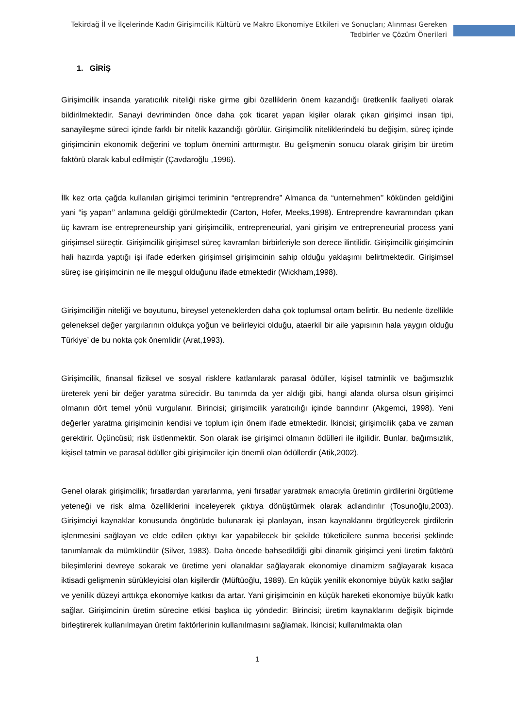Tekirdağ İl ve İlçelerinde Kadın Girişimcilik Kültürü ve Makro Ekonomiye Etkileri ve Sonuçları; Alınması Gereken Tedbirler ve Çözüm Önerileri
1. GİRİŞ
Girişimcilik insanda yaratıcılık niteliği riske girme gibi özelliklerin önem kazandığı üretkenlik faaliyeti olarak bildirilmektedir. Sanayi devriminden önce daha çok ticaret yapan kişiler olarak çıkan girişimci insan tipi, sanayileşme süreci içinde farklı bir nitelik kazandığı görülür. Girişimcilik niteliklerindeki bu değişim, süreç içinde girişimcinin ekonomik değerini ve toplum önemini arttırmıştır. Bu gelişmenin sonucu olarak girişim bir üretim faktörü olarak kabul edilmiştir (Çavdaroğlu ,1996).
İlk kez orta çağda kullanılan girişimci teriminin “entreprendre” Almanca da “unternehmen’’ kökünden geldiğini yani “iş yapan’’ anlamına geldiği görülmektedir (Carton, Hofer, Meeks,1998). Entreprendre kavramından çıkan üç kavram ise entrepreneurship yani girişimcilik, entrepreneurial, yani girişim ve entrepreneurial process yani girişimsel süreçtir. Girişimcilik girişimsel süreç kavramları birbirleriyle son derece ilintilidir. Girişimcilik girişimcinin hali hazırda yaptığı işi ifade ederken girişimsel girişimcinin sahip olduğu yaklaşımı belirtmektedir. Girişimsel süreç ise girişimcinin ne ile meşgul olduğunu ifade etmektedir (Wickham,1998).
Girişimciliğin niteliği ve boyutunu, bireysel yeteneklerden daha çok toplumsal ortam belirtir. Bu nedenle özellikle geleneksel değer yargılarının oldukça yoğun ve belirleyici olduğu, ataerkil bir aile yapısının hala yaygın olduğu Türkiye’ de bu nokta çok önemlidir (Arat,1993).
Girişimcilik, finansal fiziksel ve sosyal risklere katlanılarak parasal ödüller, kişisel tatminlik ve bağımsızlık üreterek yeni bir değer yaratma sürecidir. Bu tanımda da yer aldığı gibi, hangi alanda olursa olsun girişimci olmanın dört temel yönü vurgulanır. Birincisi; girişimcilik yaratıcılığı içinde barındırır (Akgemci, 1998). Yeni değerler yaratma girişimcinin kendisi ve toplum için önem ifade etmektedir. İkincisi; girişimcilik çaba ve zaman gerektirir. Üçüncüsü; risk üstlenmektir. Son olarak ise girişimci olmanın ödülleri ile ilgilidir. Bunlar, bağımsızlık, kişisel tatmin ve parasal ödüller gibi girişimciler için önemli olan ödüllerdir (Atik,2002).
Genel olarak girişimcilik; fırsatlardan yararlanma, yeni fırsatlar yaratmak amacıyla üretimin girdilerini örgütleme yeteneği ve risk alma özelliklerini inceleyerek çıktıya dönüştürmek olarak adlandırılır (Tosunoğlu,2003). Girişimciyi kaynaklar konusunda öngörüde bulunarak işi planlayan, insan kaynaklarını örgütleyerek girdilerin işlenmesini sağlayan ve elde edilen çıktıyı kar yapabilecek bir şekilde tüketicilere sunma becerisi şeklinde tanımlamak da mümkündür (Silver, 1983). Daha öncede bahsedildiği gibi dinamik girişimci yeni üretim faktörü bileşimlerini devreye sokarak ve üretime yeni olanaklar sağlayarak ekonomiye dinamizm sağlayarak kısaca iktisadi gelişmenin sürükleyicisi olan kişilerdir (Müftüoğlu, 1989). En küçük yenilik ekonomiye büyük katkı sağlar ve yenilik düzeyi arttıkça ekonomiye katkısı da artar. Yani girişimcinin en küçük hareketi ekonomiye büyük katkı sağlar. Girişimcinin üretim sürecine etkisi başlıca üç yöndedir: Birincisi; üretim kaynaklarını değişik biçimde birleştirerek kullanılmayan üretim faktörlerinin kullanılmasını sağlamak. İkincisi; kullanılmakta olan
1